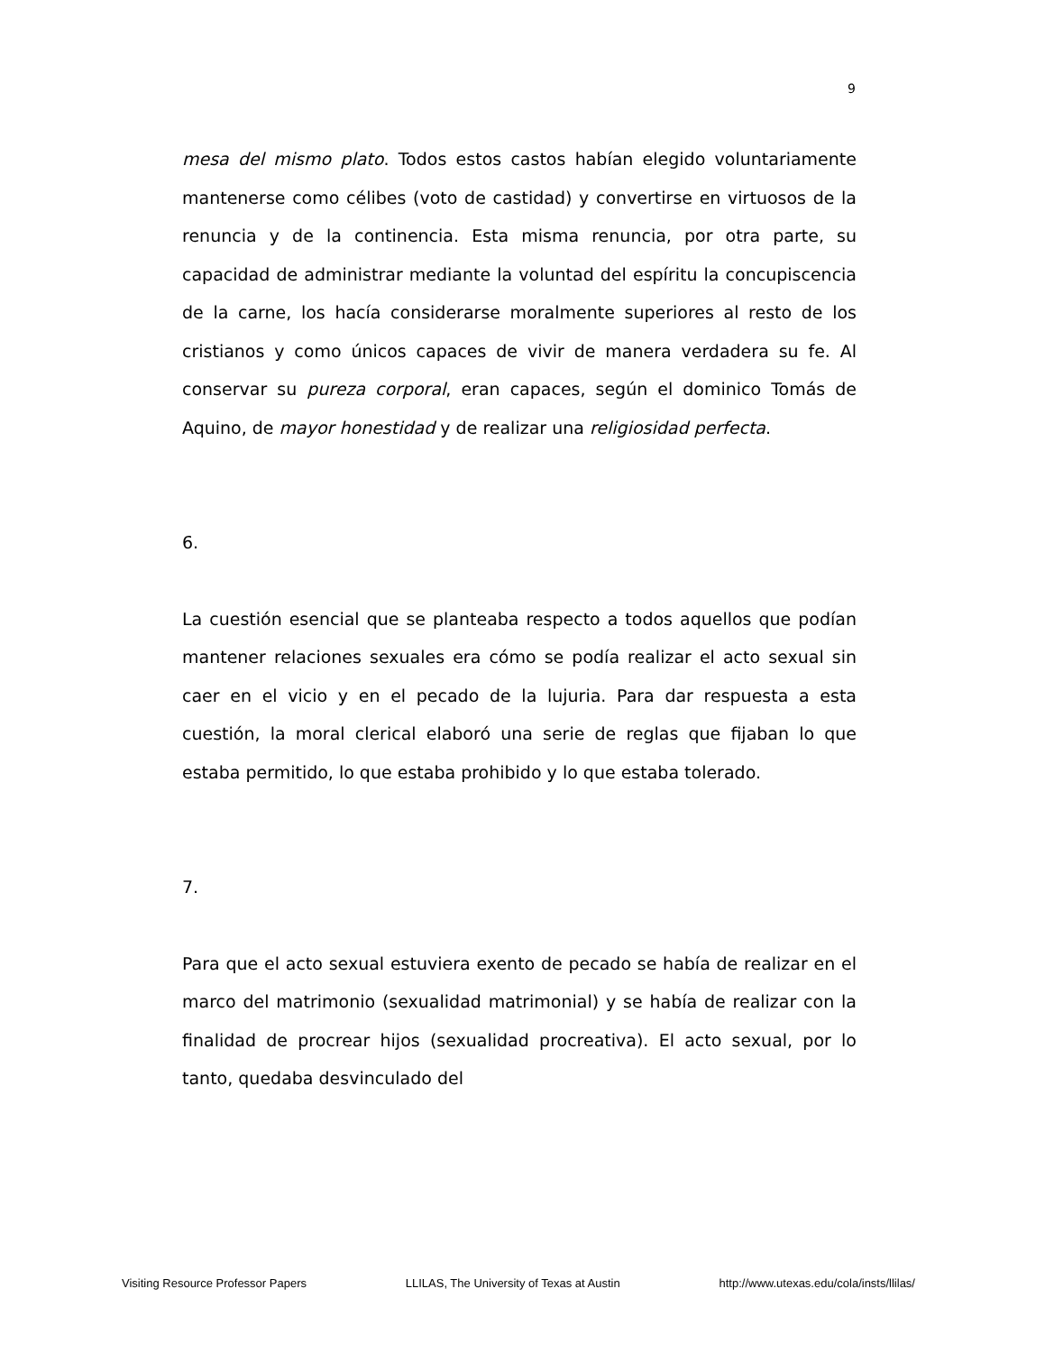9
mesa del mismo plato. Todos estos castos habían elegido voluntariamente mantenerse como célibes (voto de castidad) y convertirse en virtuosos de la renuncia y de la continencia. Esta misma renuncia, por otra parte, su capacidad de administrar mediante la voluntad del espíritu la concupiscencia de la carne, los hacía considerarse moralmente superiores al resto de los cristianos y como únicos capaces de vivir de manera verdadera su fe. Al conservar su pureza corporal, eran capaces, según el dominico Tomás de Aquino, de mayor honestidad y de realizar una religiosidad perfecta.
6.
La cuestión esencial que se planteaba respecto a todos aquellos que podían mantener relaciones sexuales era cómo se podía realizar el acto sexual sin caer en el vicio y en el pecado de la lujuria. Para dar respuesta a esta cuestión, la moral clerical elaboró una serie de reglas que fijaban lo que estaba permitido, lo que estaba prohibido y lo que estaba tolerado.
7.
Para que el acto sexual estuviera exento de pecado se había de realizar en el marco del matrimonio (sexualidad matrimonial) y se había de realizar con la finalidad de procrear hijos (sexualidad procreativa). El acto sexual, por lo tanto, quedaba desvinculado del
Visiting Resource Professor Papers LLILAS, The University of Texas at Austin http://www.utexas.edu/cola/insts/llilas/